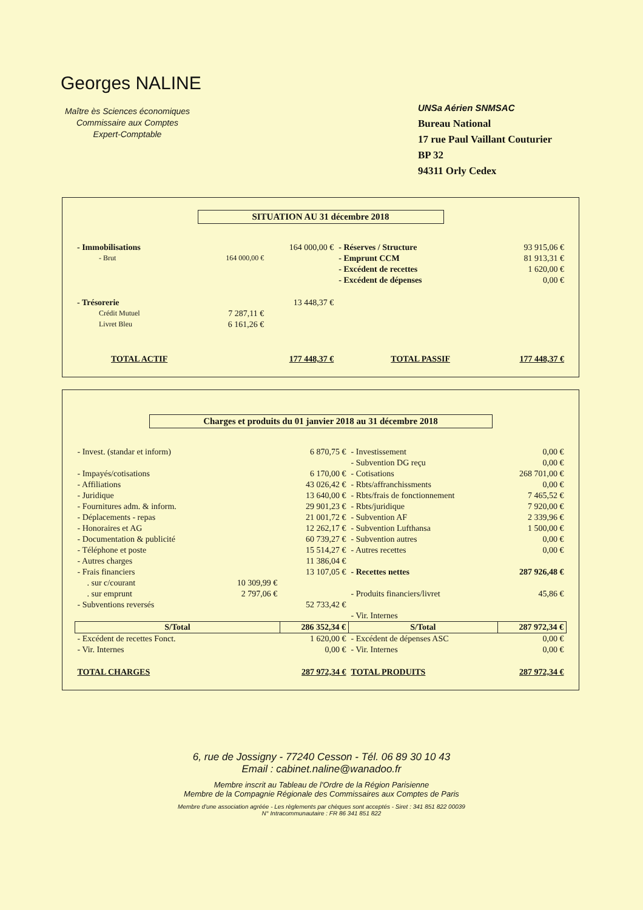Georges NALINE
Maître ès Sciences économiques
Commissaire aux Comptes
Expert-Comptable
UNSa Aérien SNMSAC
Bureau National
17 rue Paul Vaillant Couturier
BP 32
94311 Orly Cedex
SITUATION AU 31 décembre 2018
| - Immobilisations | | 164 000,00 € | - Réserves / Structure | 93 915,06 € |
| - Brut | 164 000,00 € | | - Emprunt CCM | 81 913,31 € |
| | | | - Excédent de recettes | 1 620,00 € |
| | | | - Excédent de dépenses | 0,00 € |
| - Trésorerie | | 13 448,37 € | | |
| Crédit Mutuel | 7 287,11 € | | | |
| Livret Bleu | 6 161,26 € | | | |
| TOTAL ACTIF | | 177 448,37 € | TOTAL PASSIF | 177 448,37 € |
Charges et produits du 01 janvier 2018 au 31 décembre 2018
| - Invest. (standar et inform) | | 6 870,75 € | - Investissement | 0,00 € |
| | | | - Subvention DG reçu | 0,00 € |
| - Impayés/cotisations | | 6 170,00 € | - Cotisations | 268 701,00 € |
| - Affiliations | | 43 026,42 € | - Rbts/affranchissments | 0,00 € |
| - Juridique | | 13 640,00 € | - Rbts/frais de fonctionnement | 7 465,52 € |
| - Fournitures adm. & inform. | | 29 901,23 € | - Rbts/juridique | 7 920,00 € |
| - Déplacements - repas | | 21 001,72 € | - Subvention AF | 2 339,96 € |
| - Honoraires et AG | | 12 262,17 € | - Subvention Lufthansa | 1 500,00 € |
| - Documentation & publicité | | 60 739,27 € | - Subvention autres | 0,00 € |
| - Téléphone et poste | | 15 514,27 € | - Autres recettes | 0,00 € |
| - Autres charges | | 11 386,04 € | | |
| - Frais financiers | | 13 107,05 € | - Recettes nettes | 287 926,48 € |
| . sur c/courant | 10 309,99 € | | | |
| . sur emprunt | 2 797,06 € | | - Produits financiers/livret | 45,86 € |
| - Subventions reversés | | 52 733,42 € | | |
| | | | - Vir. Internes | |
| S/Total | | 286 352,34 € | S/Total | 287 972,34 € |
| - Excédent de recettes Fonct. | | 1 620,00 € | - Excédent de dépenses ASC | 0,00 € |
| - Vir. Internes | | 0,00 € | - Vir. Internes | 0,00 € |
| TOTAL CHARGES | | 287 972,34 € | TOTAL PRODUITS | 287 972,34 € |
6, rue de Jossigny - 77240 Cesson - Tél. 06 89 30 10 43
Email : cabinet.naline@wanadoo.fr
Membre inscrit au Tableau de l'Ordre de la Région Parisienne
Membre de la Compagnie Régionale des Commissaires aux Comptes de Paris
Membre d'une association agréée - Les règlements par chèques sont acceptés - Siret : 341 851 822 00039
N° Intracommunautaire : FR 86 341 851 822